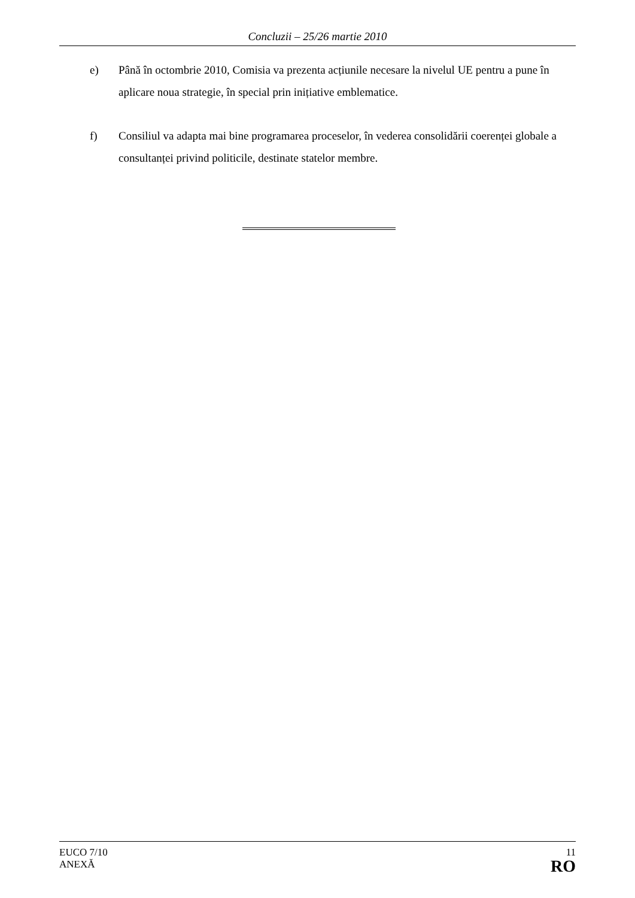Concluzii – 25/26 martie 2010
e) Până în octombrie 2010, Comisia va prezenta acțiunile necesare la nivelul UE pentru a pune în aplicare noua strategie, în special prin inițiative emblematice.
f) Consiliul va adapta mai bine programarea proceselor, în vederea consolidării coerenței globale a consultanței privind politicile, destinate statelor membre.
EUCO 7/10
ANEXĂ
11
RO